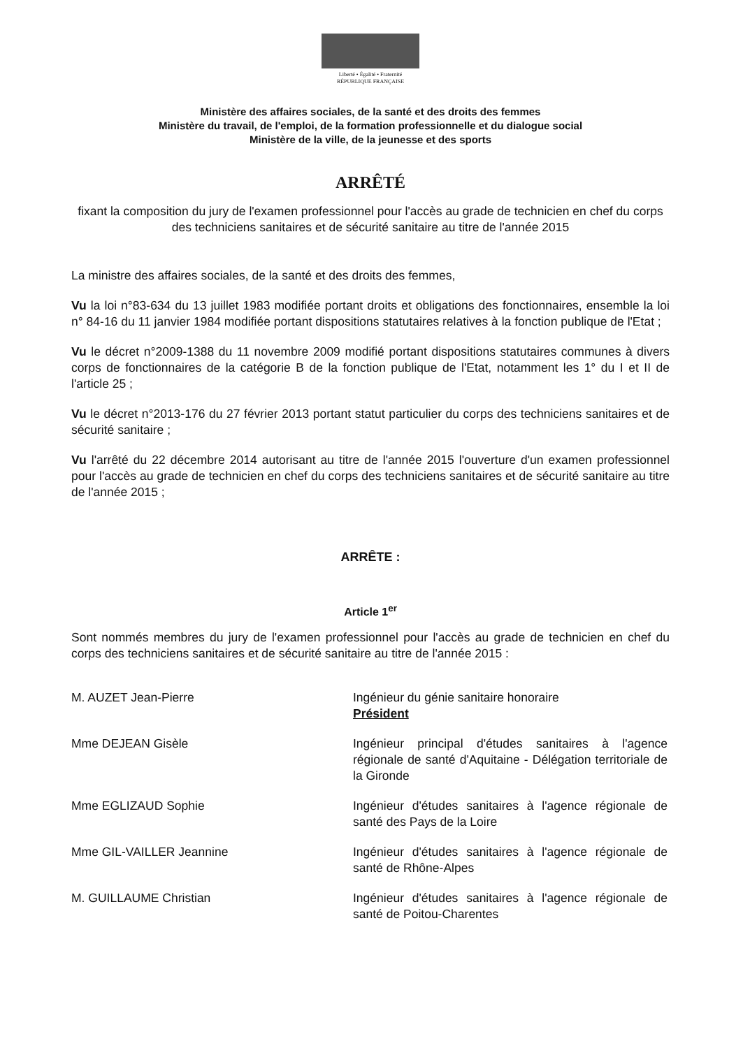Liberté • Égalité • Fraternité
RÉPUBLIQUE FRANÇAISE
Ministère des affaires sociales, de la santé et des droits des femmes
Ministère du travail, de l'emploi, de la formation professionnelle et du dialogue social
Ministère de la ville, de la jeunesse et des sports
ARRÊTÉ
fixant la composition du jury de l'examen professionnel pour l'accès au grade de technicien en chef du corps des techniciens sanitaires et de sécurité sanitaire au titre de l'année 2015
La ministre des affaires sociales, de la santé et des droits des femmes,
Vu la loi n°83-634 du 13 juillet 1983 modifiée portant droits et obligations des fonctionnaires, ensemble la loi n° 84-16 du 11 janvier 1984 modifiée portant dispositions statutaires relatives à la fonction publique de l'Etat ;
Vu le décret n°2009-1388 du 11 novembre 2009 modifié portant dispositions statutaires communes à divers corps de fonctionnaires de la catégorie B de la fonction publique de l'Etat, notamment les 1° du I et II de l'article 25 ;
Vu le décret n°2013-176 du 27 février 2013 portant statut particulier du corps des techniciens sanitaires et de sécurité sanitaire ;
Vu l'arrêté du 22 décembre 2014 autorisant au titre de l'année 2015 l'ouverture d'un examen professionnel pour l'accès au grade de technicien en chef du corps des techniciens sanitaires et de sécurité sanitaire au titre de l'année 2015 ;
ARRÊTE :
Article 1<sup>er</sup>
Sont nommés membres du jury de l'examen professionnel pour l'accès au grade de technicien en chef du corps des techniciens sanitaires et de sécurité sanitaire au titre de l'année 2015 :
M. AUZET Jean-Pierre Ingénieur du génie sanitaire honoraire
Président
Mme DEJEAN Gisèle Ingénieur principal d'études sanitaires à l'agence régionale de santé d'Aquitaine - Délégation territoriale de la Gironde
Mme EGLIZAUD Sophie Ingénieur d'études sanitaires à l'agence régionale de santé des Pays de la Loire
Mme GIL-VAILLER Jeannine Ingénieur d'études sanitaires à l'agence régionale de santé de Rhône-Alpes
M. GUILLAUME Christian Ingénieur d'études sanitaires à l'agence régionale de santé de Poitou-Charentes